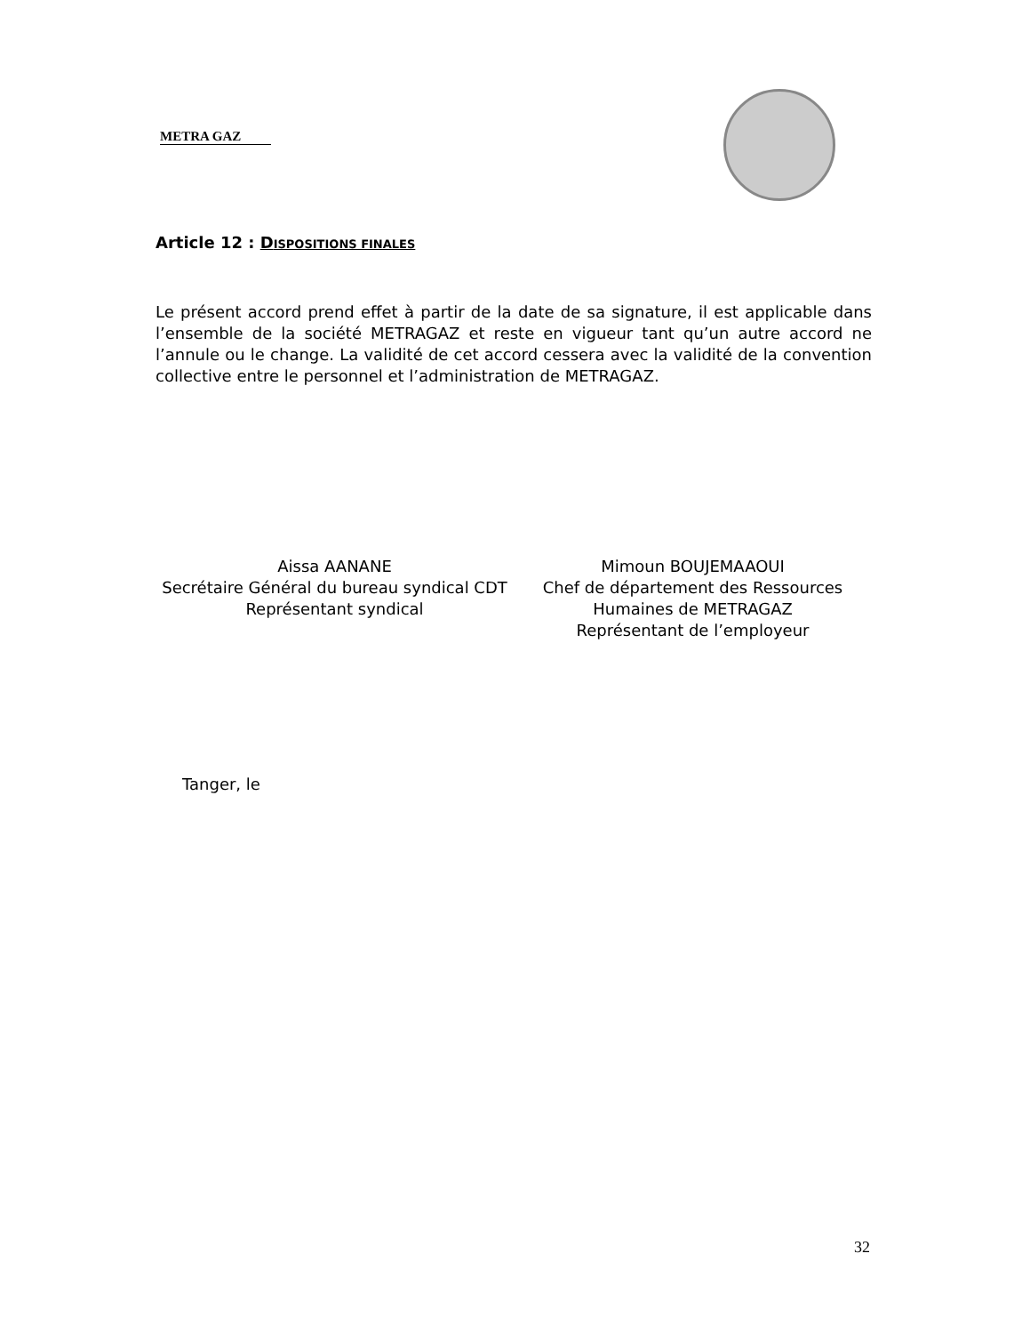METRA GAZ
Article 12 : DISPOSITIONS FINALES
Le présent accord prend effet à partir de la date de sa signature, il est applicable dans l’ensemble de la société METRAGAZ et reste en vigueur tant qu’un autre accord ne l’annule ou le change. La validité de cet accord cessera avec la validité de la convention collective entre le personnel et l’administration de METRAGAZ.
Aissa AANANE
Secrétaire Général du bureau syndical CDT
Représentant syndical
Mimoun BOUJEMAAOUI
Chef de département des Ressources
Humaines de METRAGAZ
Représentant de l’employeur
Tanger, le
32